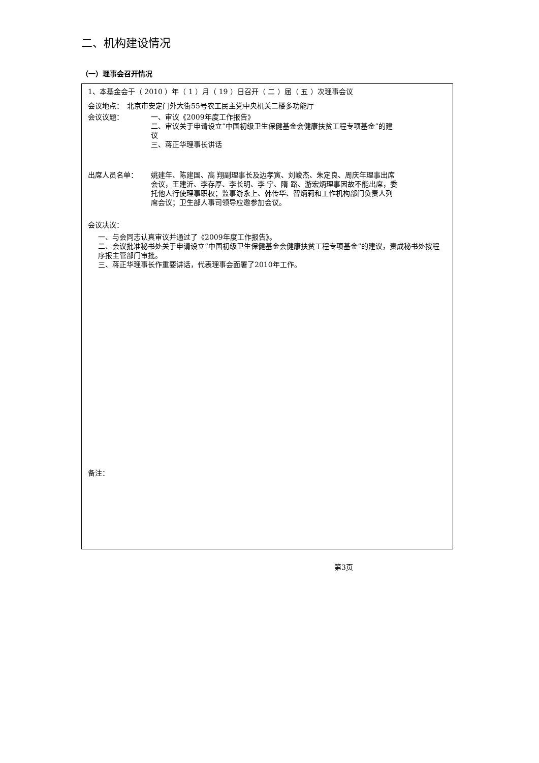二、机构建设情况
（一）理事会召开情况
1、本基金会于（ 2010 ）年（ 1 ）月（ 19 ）日召开（ 二 ）届（ 五 ）次理事会议
会议地点：　北京市安定门外大街55号农工民主党中央机关二楼多功能厅
会议议题： 一、审议《2009年度工作报告》
二、审议关于申请设立“中国初级卫生保健基金会健康扶贫工程专项基金”的建议
三、蒋正华理事长讲话
出席人员名单： 姚建年、陈建国、高 翔副理事长及边孝寅、刘峻杰、朱定良、周庆年理事出席会议，王建沂、李存厚、李长明、李 宁、隋 路、游宏炳理事因故不能出席，委托他人行使理事职权；监事游永上、韩传华、智炳莉和工作机构部门负责人列席会议；卫生部人事司领导应邀参加会议。
会议决议：
一、与会同志认真审议并通过了《2009年度工作报告》。
二、会议批准秘书处关于申请设立“中国初级卫生保健基金会健康扶贫工程专项基金”的建议，责成秘书处按程序报主管部门审批。
三、蒋正华理事长作重要讲话，代表理事会面署了2010年工作。
备注：
第3页